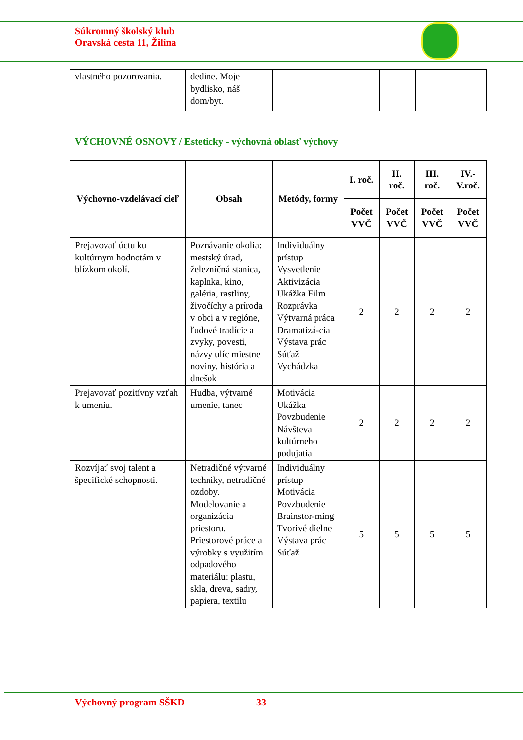Súkromný školský klub
Oravská cesta 11, Žilina
| vlastného pozorovania. | dedine. Moje bydlisko, náš dom/byt. | | | | | |
VÝCHOVNÉ OSNOVY / Esteticky - výchovná oblasť výchovy
| Výchovno-vzdelávací cieľ | Obsah | Metódy, formy | I. roč. | II. roč. | III. roč. | IV.-V.roč. |
| --- | --- | --- | --- | --- | --- | --- |
| | | | Počet VVČ | Počet VVČ | Počet VVČ | Počet VVČ |
| Prejavovať úctu ku kultúrnym hodnotám v blízkom okolí. | Poznávanie okolia: mestský úrad, železničná stanica, kaplnka, kino, galéria, rastliny, živočíchy a príroda v obci a v regióne, ľudové tradície a zvyky, povesti, názvy ulíc miestne noviny, história a dnešok | Individuálny prístup Vysvetlenie Aktivizácia Ukážka Film Rozprávka Výtvarná práca Dramatizá-cia Výstava prác Súťaž Vychádzka | 2 | 2 | 2 | 2 |
| Prejavovať pozitívny vzťah k umeniu. | Hudba, výtvarné umenie, tanec | Motivácia Ukážka Povzbudenie Návšteva kultúrneho podujatia | 2 | 2 | 2 | 2 |
| Rozvíjať svoj talent a špecifické schopnosti. | Netradičné výtvarné techniky, netradičné ozdoby. Modelovanie a organizácia priestoru. Priestorové práce a výrobky s využitím odpadového materiálu: plastu, skla, dreva, sadry, papiera, textilu | Individuálny prístup Motivácia Povzbudenie Brainstor-ming Tvorivé dielne Výstava prác Súťaž | 5 | 5 | 5 | 5 |
Výchovný program SŠKD 33